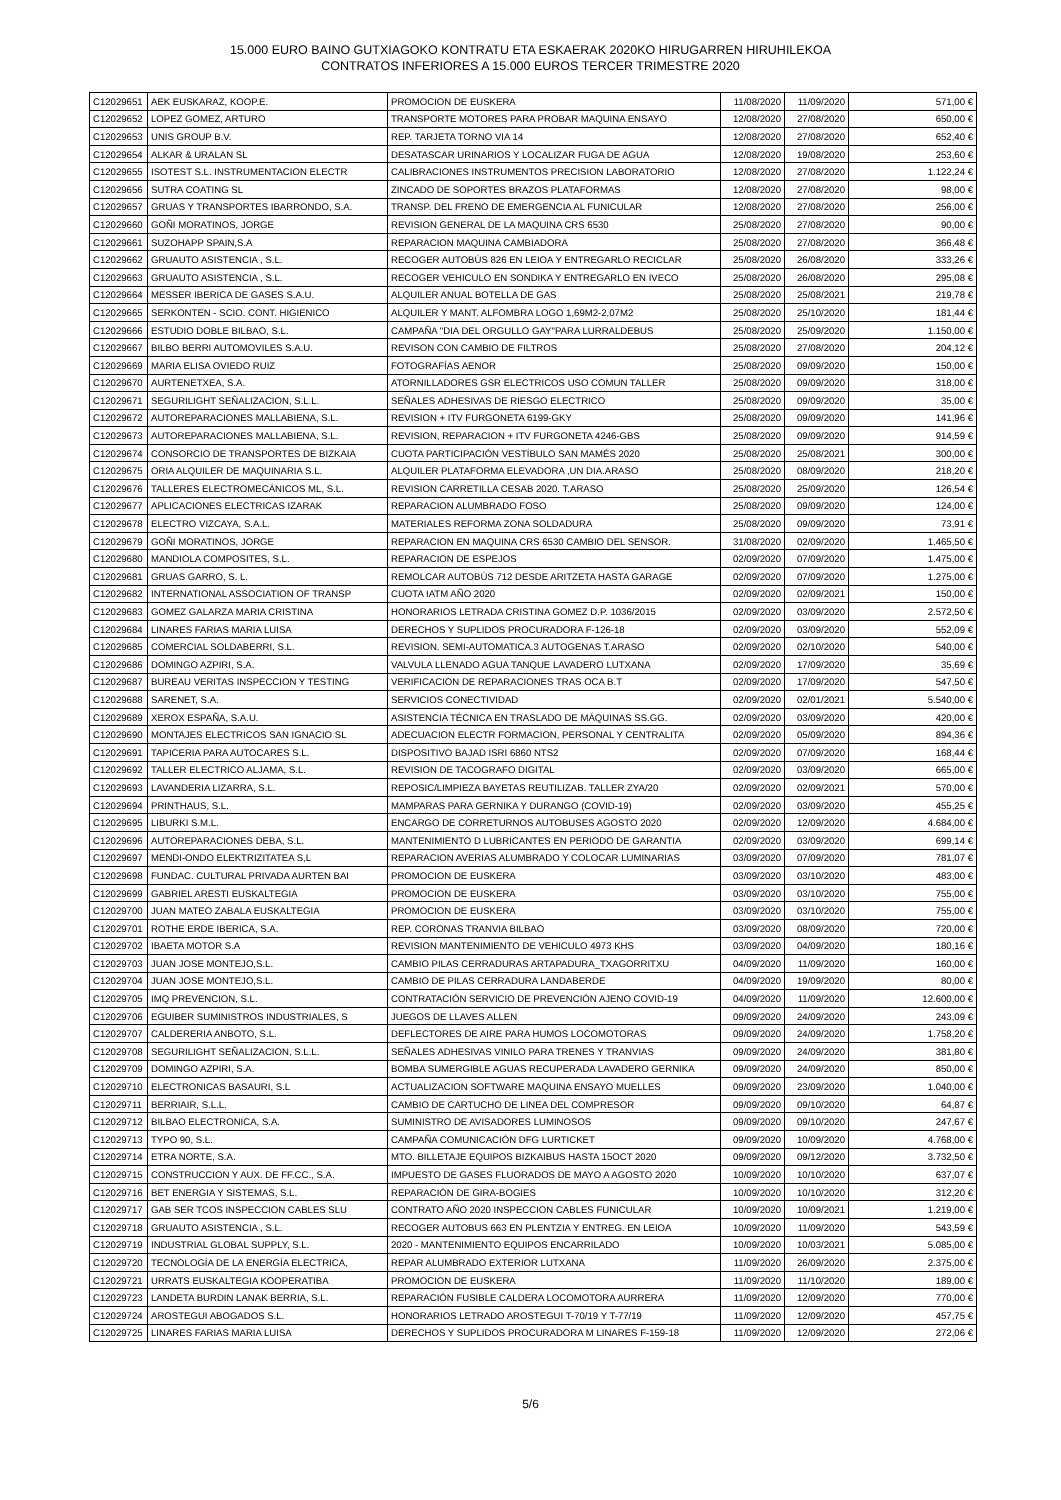15.000 EURO BAINO GUTXIAGOKO KONTRATU ETA ESKAERAK 2020KO HIRUGARREN HIRUHILEKOA
CONTRATOS INFERIORES A 15.000 EUROS TERCER TRIMESTRE 2020
| C12029651 | AEK EUSKARAZ, KOOP.E. | PROMOCION DE EUSKERA | 11/08/2020 | 11/09/2020 | 571,00 € |
| C12029652 | LOPEZ GOMEZ, ARTURO | TRANSPORTE MOTORES PARA PROBAR MAQUINA ENSAYO | 12/08/2020 | 27/08/2020 | 650,00 € |
| C12029653 | UNIS GROUP B.V. | REP. TARJETA TORNO VIA 14 | 12/08/2020 | 27/08/2020 | 652,40 € |
| C12029654 | ALKAR & URALAN SL | DESATASCAR URINARIOS Y LOCALIZAR FUGA DE AGUA | 12/08/2020 | 19/08/2020 | 253,60 € |
| C12029655 | ISOTEST S.L. INSTRUMENTACION ELECTR | CALIBRACIONES INSTRUMENTOS PRECISION LABORATORIO | 12/08/2020 | 27/08/2020 | 1.122,24 € |
| C12029656 | SUTRA COATING SL | ZINCADO DE SOPORTES BRAZOS PLATAFORMAS | 12/08/2020 | 27/08/2020 | 98,00 € |
| C12029657 | GRUAS Y TRANSPORTES IBARRONDO, S.A. | TRANSP. DEL FRENO DE EMERGENCIA AL FUNICULAR | 12/08/2020 | 27/08/2020 | 256,00 € |
| C12029660 | GOÑI MORATINOS, JORGE | REVISION GENERAL DE LA MAQUINA CRS 6530 | 25/08/2020 | 27/08/2020 | 90,00 € |
| C12029661 | SUZOHAPP SPAIN,S.A | REPARACION MAQUINA CAMBIADORA | 25/08/2020 | 27/08/2020 | 366,48 € |
| C12029662 | GRUAUTO ASISTENCIA , S.L. | RECOGER AUTOBÚS 826 EN LEIOA Y ENTREGARLO RECICLAR | 25/08/2020 | 26/08/2020 | 333,26 € |
| C12029663 | GRUAUTO ASISTENCIA , S.L. | RECOGER VEHICULO EN SONDIKA Y ENTREGARLO EN IVECO | 25/08/2020 | 26/08/2020 | 295,08 € |
| C12029664 | MESSER IBERICA DE GASES S.A.U. | ALQUILER ANUAL BOTELLA DE GAS | 25/08/2020 | 25/08/2021 | 219,78 € |
| C12029665 | SERKONTEN - SCIO. CONT. HIGIENICO | ALQUILER Y MANT. ALFOMBRA LOGO 1,69M2-2,07M2 | 25/08/2020 | 25/10/2020 | 181,44 € |
| C12029666 | ESTUDIO DOBLE BILBAO, S.L. | CAMPAÑA "DIA DEL ORGULLO GAY"PARA LURRALDEBUS | 25/08/2020 | 25/09/2020 | 1.150,00 € |
| C12029667 | BILBO BERRI AUTOMOVILES S.A.U. | REVISON CON CAMBIO DE FILTROS | 25/08/2020 | 27/08/2020 | 204,12 € |
| C12029669 | MARIA ELISA OVIEDO RUIZ | FOTOGRAFÍAS AENOR | 25/08/2020 | 09/09/2020 | 150,00 € |
| C12029670 | AURTENETXEA, S.A. | ATORNILLADORES GSR ELECTRICOS USO COMUN TALLER | 25/08/2020 | 09/09/2020 | 318,00 € |
| C12029671 | SEGURILIGHT SEÑALIZACION, S.L.L. | SEÑALES ADHESIVAS DE RIESGO ELECTRICO | 25/08/2020 | 09/09/2020 | 35,00 € |
| C12029672 | AUTOREPARACIONES MALLABIENA, S.L. | REVISION + ITV FURGONETA 6199-GKY | 25/08/2020 | 09/09/2020 | 141,96 € |
| C12029673 | AUTOREPARACIONES MALLABIENA, S.L. | REVISION, REPARACION + ITV FURGONETA 4246-GBS | 25/08/2020 | 09/09/2020 | 914,59 € |
| C12029674 | CONSORCIO DE TRANSPORTES DE BIZKAIA | CUOTA PARTICIPACIÓN VESTÍBULO SAN MAMÉS 2020 | 25/08/2020 | 25/08/2021 | 300,00 € |
| C12029675 | ORIA ALQUILER DE MAQUINARIA S.L. | ALQUILER PLATAFORMA ELEVADORA ,UN DIA.ARASO | 25/08/2020 | 08/09/2020 | 218,20 € |
| C12029676 | TALLERES ELECTROMECÁNICOS ML, S.L. | REVISION CARRETILLA CESAB 2020. T.ARASO | 25/08/2020 | 25/09/2020 | 126,54 € |
| C12029677 | APLICACIONES ELECTRICAS IZARAK | REPARACION ALUMBRADO FOSO | 25/08/2020 | 09/09/2020 | 124,00 € |
| C12029678 | ELECTRO VIZCAYA, S.A.L. | MATERIALES REFORMA ZONA SOLDADURA | 25/08/2020 | 09/09/2020 | 73,91 € |
| C12029679 | GOÑI MORATINOS, JORGE | REPARACION EN MAQUINA CRS 6530 CAMBIO DEL SENSOR. | 31/08/2020 | 02/09/2020 | 1.465,50 € |
| C12029680 | MANDIOLA COMPOSITES, S.L. | REPARACION DE ESPEJOS | 02/09/2020 | 07/09/2020 | 1.475,00 € |
| C12029681 | GRUAS GARRO, S. L. | REMOLCAR AUTOBÚS 712 DESDE ARITZETA HASTA GARAGE | 02/09/2020 | 07/09/2020 | 1.275,00 € |
| C12029682 | INTERNATIONAL ASSOCIATION OF TRANSP | CUOTA IATM AÑO 2020 | 02/09/2020 | 02/09/2021 | 150,00 € |
| C12029683 | GOMEZ GALARZA MARIA CRISTINA | HONORARIOS LETRADA CRISTINA GOMEZ D.P. 1036/2015 | 02/09/2020 | 03/09/2020 | 2.572,50 € |
| C12029684 | LINARES FARIAS MARIA LUISA | DERECHOS Y SUPLIDOS PROCURADORA F-126-18 | 02/09/2020 | 03/09/2020 | 552,09 € |
| C12029685 | COMERCIAL SOLDABERRI, S.L. | REVISION. SEMI-AUTOMATICA.3 AUTOGENAS T.ARASO | 02/09/2020 | 02/10/2020 | 540,00 € |
| C12029686 | DOMINGO AZPIRI, S.A. | VALVULA LLENADO AGUA TANQUE LAVADERO LUTXANA | 02/09/2020 | 17/09/2020 | 35,69 € |
| C12029687 | BUREAU VERITAS INSPECCION Y TESTING | VERIFICACION DE REPARACIONES TRAS OCA B.T | 02/09/2020 | 17/09/2020 | 547,50 € |
| C12029688 | SARENET, S.A. | SERVICIOS CONECTIVIDAD | 02/09/2020 | 02/01/2021 | 5.540,00 € |
| C12029689 | XEROX ESPAÑA, S.A.U. | ASISTENCIA TÉCNICA EN TRASLADO DE MÁQUINAS SS.GG. | 02/09/2020 | 03/09/2020 | 420,00 € |
| C12029690 | MONTAJES ELECTRICOS SAN IGNACIO SL | ADECUACION ELECTR FORMACION, PERSONAL Y CENTRALITA | 02/09/2020 | 05/09/2020 | 894,36 € |
| C12029691 | TAPICERIA PARA AUTOCARES S.L. | DISPOSITIVO BAJAD ISRI 6860 NTS2 | 02/09/2020 | 07/09/2020 | 168,44 € |
| C12029692 | TALLER ELECTRICO ALJAMA, S.L. | REVISION DE TACOGRAFO DIGITAL | 02/09/2020 | 03/09/2020 | 665,00 € |
| C12029693 | LAVANDERIA LIZARRA, S.L. | REPOSIC/LIMPIEZA BAYETAS REUTILIZAB. TALLER ZYA/20 | 02/09/2020 | 02/09/2021 | 570,00 € |
| C12029694 | PRINTHAUS, S.L. | MAMPARAS PARA GERNIKA Y DURANGO (COVID-19) | 02/09/2020 | 03/09/2020 | 455,25 € |
| C12029695 | LIBURKI S.M.L. | ENCARGO DE CORRETURNOS AUTOBUSES AGOSTO 2020 | 02/09/2020 | 12/09/2020 | 4.684,00 € |
| C12029696 | AUTOREPARACIONES DEBA, S.L. | MANTENIMIENTO D LUBRICANTES EN PERIODO DE GARANTIA | 02/09/2020 | 03/09/2020 | 699,14 € |
| C12029697 | MENDI-ONDO ELEKTRIZITATEA S,L | REPARACION AVERIAS ALUMBRADO Y COLOCAR LUMINARIAS | 03/09/2020 | 07/09/2020 | 781,07 € |
| C12029698 | FUNDAC. CULTURAL PRIVADA AURTEN BAI | PROMOCION DE EUSKERA | 03/09/2020 | 03/10/2020 | 483,00 € |
| C12029699 | GABRIEL ARESTI EUSKALTEGIA | PROMOCION DE EUSKERA | 03/09/2020 | 03/10/2020 | 755,00 € |
| C12029700 | JUAN MATEO ZABALA EUSKALTEGIA | PROMOCION DE EUSKERA | 03/09/2020 | 03/10/2020 | 755,00 € |
| C12029701 | ROTHE ERDE IBERICA, S.A. | REP. CORONAS TRANVIA BILBAO | 03/09/2020 | 08/09/2020 | 720,00 € |
| C12029702 | IBAETA MOTOR S.A | REVISION MANTENIMIENTO DE VEHICULO 4973 KHS | 03/09/2020 | 04/09/2020 | 180,16 € |
| C12029703 | JUAN JOSE MONTEJO,S.L. | CAMBIO PILAS CERRADURAS ARTAPADURA_TXAGORRITXU | 04/09/2020 | 11/09/2020 | 160,00 € |
| C12029704 | JUAN JOSE MONTEJO,S.L. | CAMBIO DE PILAS CERRADURA LANDABERDE | 04/09/2020 | 19/09/2020 | 80,00 € |
| C12029705 | IMQ PREVENCION, S.L. | CONTRATACIÓN SERVICIO DE PREVENCIÓN AJENO COVID-19 | 04/09/2020 | 11/09/2020 | 12.600,00 € |
| C12029706 | EGUIBER SUMINISTROS INDUSTRIALES, S | JUEGOS DE LLAVES ALLEN | 09/09/2020 | 24/09/2020 | 243,09 € |
| C12029707 | CALDERERIA ANBOTO, S.L. | DEFLECTORES DE AIRE PARA HUMOS LOCOMOTORAS | 09/09/2020 | 24/09/2020 | 1.758,20 € |
| C12029708 | SEGURILIGHT SEÑALIZACION, S.L.L. | SEÑALES ADHESIVAS VINILO PARA TRENES Y TRANVIAS | 09/09/2020 | 24/09/2020 | 381,80 € |
| C12029709 | DOMINGO AZPIRI, S.A. | BOMBA SUMERGIBLE AGUAS RECUPERADA LAVADERO GERNIKA | 09/09/2020 | 24/09/2020 | 850,00 € |
| C12029710 | ELECTRONICAS BASAURI, S.L | ACTUALIZACION SOFTWARE MAQUINA ENSAYO MUELLES | 09/09/2020 | 23/09/2020 | 1.040,00 € |
| C12029711 | BERRIAIR, S.L.L. | CAMBIO DE CARTUCHO DE LINEA DEL COMPRESOR | 09/09/2020 | 09/10/2020 | 64,87 € |
| C12029712 | BILBAO ELECTRONICA, S.A. | SUMINISTRO DE AVISADORES LUMINOSOS | 09/09/2020 | 09/10/2020 | 247,67 € |
| C12029713 | TYPO 90, S.L. | CAMPAÑA COMUNICACIÓN DFG LURTICKET | 09/09/2020 | 10/09/2020 | 4.768,00 € |
| C12029714 | ETRA NORTE, S.A. | MTO. BILLETAJE EQUIPOS BIZKAIBUS HASTA 15OCT 2020 | 09/09/2020 | 09/12/2020 | 3.732,50 € |
| C12029715 | CONSTRUCCION Y AUX. DE FF.CC., S.A. | IMPUESTO DE GASES FLUORADOS DE MAYO A AGOSTO 2020 | 10/09/2020 | 10/10/2020 | 637,07 € |
| C12029716 | BET ENERGIA Y SISTEMAS, S.L. | REPARACIÓN DE GIRA-BOGIES | 10/09/2020 | 10/10/2020 | 312,20 € |
| C12029717 | GAB SER TCOS INSPECCION CABLES SLU | CONTRATO AÑO 2020 INSPECCION CABLES FUNICULAR | 10/09/2020 | 10/09/2021 | 1.219,00 € |
| C12029718 | GRUAUTO ASISTENCIA , S.L. | RECOGER AUTOBUS 663 EN PLENTZIA Y ENTREG. EN LEIOA | 10/09/2020 | 11/09/2020 | 543,59 € |
| C12029719 | INDUSTRIAL GLOBAL SUPPLY, S.L. | 2020 - MANTENIMIENTO EQUIPOS ENCARRILADO | 10/09/2020 | 10/03/2021 | 5.085,00 € |
| C12029720 | TECNOLOGÍA DE LA ENERGÍA ELECTRICA, | REPAR ALUMBRADO EXTERIOR LUTXANA | 11/09/2020 | 26/09/2020 | 2.375,00 € |
| C12029721 | URRATS EUSKALTEGIA KOOPERATIBA | PROMOCION DE EUSKERA | 11/09/2020 | 11/10/2020 | 189,00 € |
| C12029723 | LANDETA BURDIN LANAK BERRIA, S.L. | REPARACIÓN FUSIBLE CALDERA LOCOMOTORA AURRERA | 11/09/2020 | 12/09/2020 | 770,00 € |
| C12029724 | AROSTEGUI ABOGADOS S.L. | HONORARIOS LETRADO AROSTEGUI T-70/19 Y T-77/19 | 11/09/2020 | 12/09/2020 | 457,75 € |
| C12029725 | LINARES FARIAS MARIA LUISA | DERECHOS Y SUPLIDOS PROCURADORA M LINARES F-159-18 | 11/09/2020 | 12/09/2020 | 272,06 € |
5/6